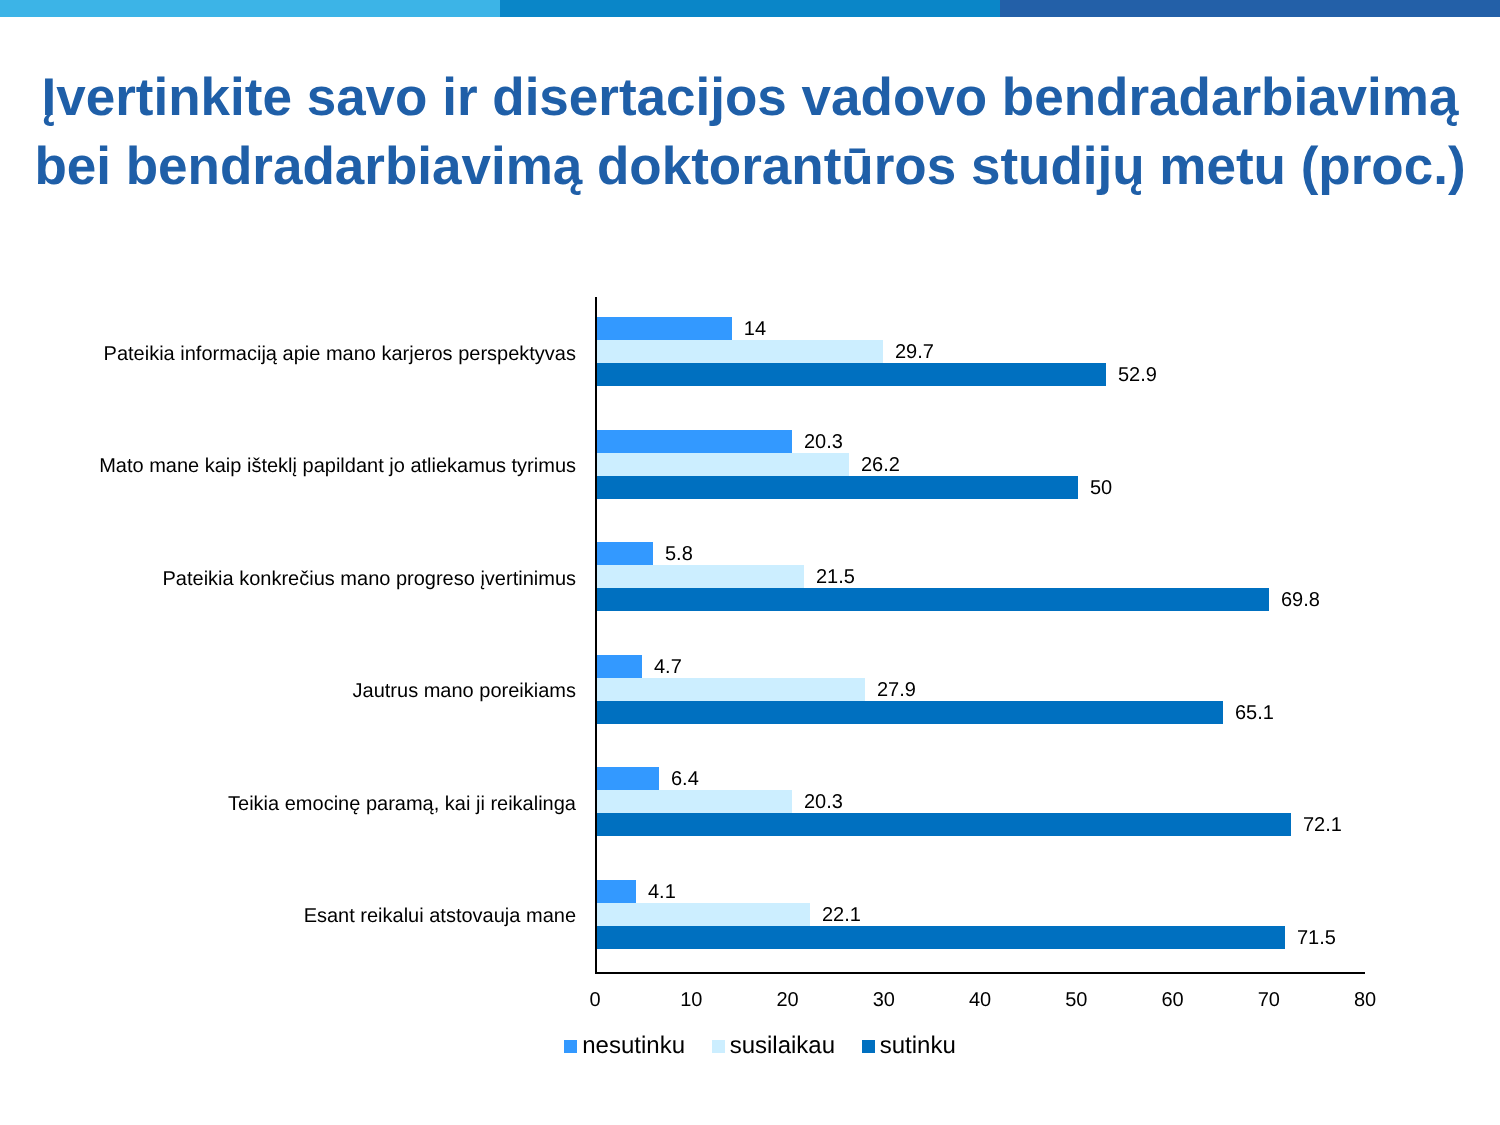Įvertinkite savo ir disertacijos vadovo bendradarbiavimą bei bendradarbiavimą doktorantūros studijų metu (proc.)
Pateikia informaciją apie mano karjeros perspektyvas
14
29.7
52.9
Mato mane kaip išteklį papildant jo atliekamus tyrimus
20.3
26.2
50
Pateikia konkrečius mano progreso įvertinimus
5.8
21.5
69.8
Jautrus mano poreikiams
4.7
27.9
65.1
Teikia emocinę paramą, kai ji reikalinga
6.4
20.3
72.1
Esant reikalui atstovauja mane
4.1
22.1
71.5
0 10 20 30 40 50 60 70 80
nesutinku susilaikau sutinku